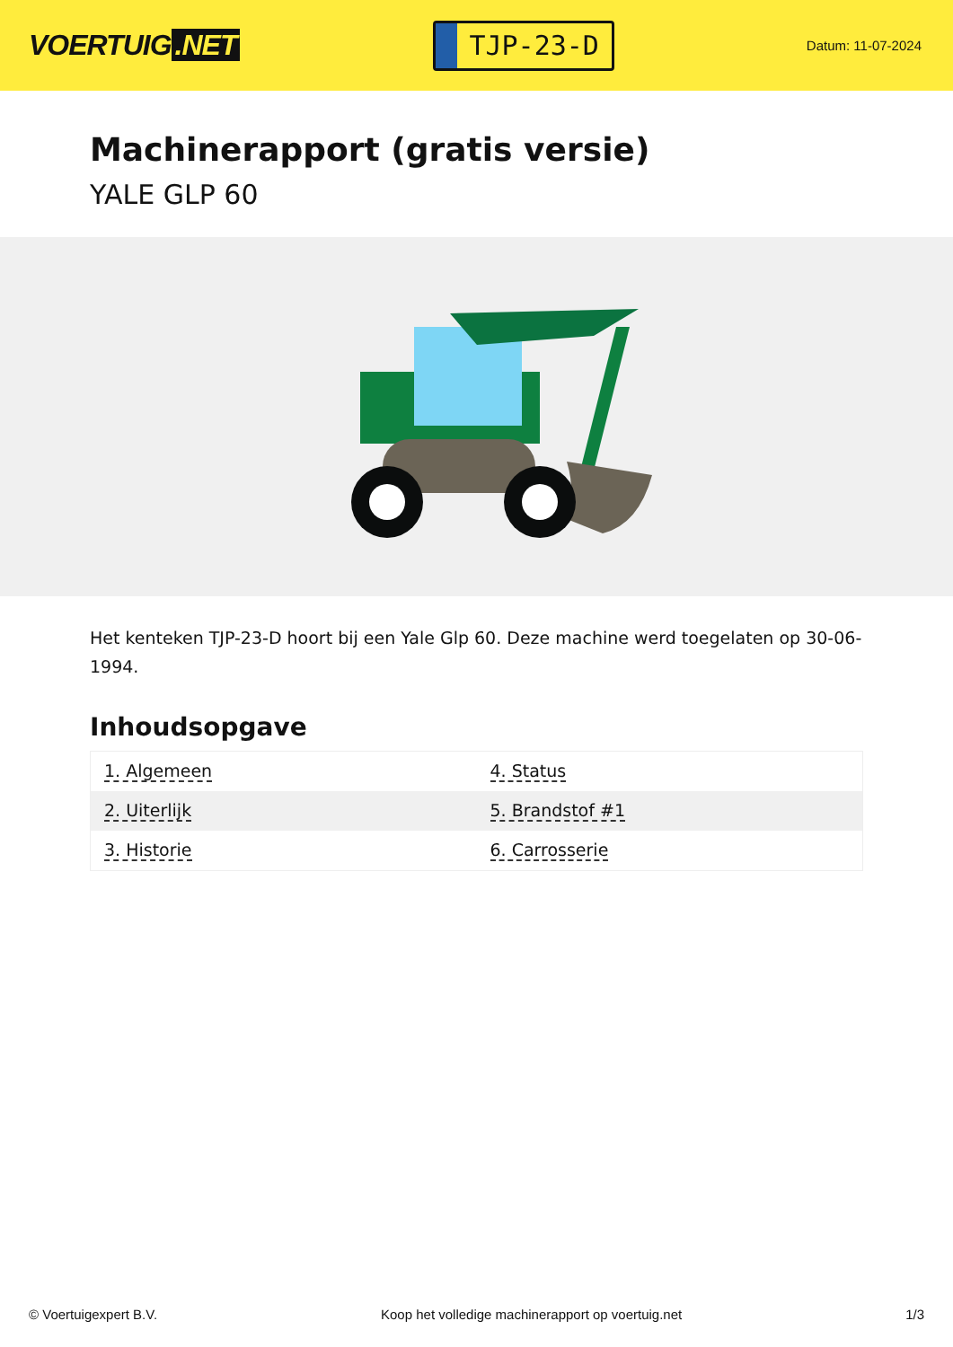VOERTUIG.NET
TJP-23-D
Datum: 11-07-2024
Machinerapport (gratis versie)
YALE GLP 60
Het kenteken TJP-23-D hoort bij een Yale Glp 60. Deze machine werd toegelaten op 30-06-1994.
Inhoudsopgave
| 1. Algemeen | 4. Status |
| 2. Uiterlijk | 5. Brandstof #1 |
| 3. Historie | 6. Carrosserie |
© Voertuigexpert B.V. Koop het volledige machinerapport op voertuig.net
1/3